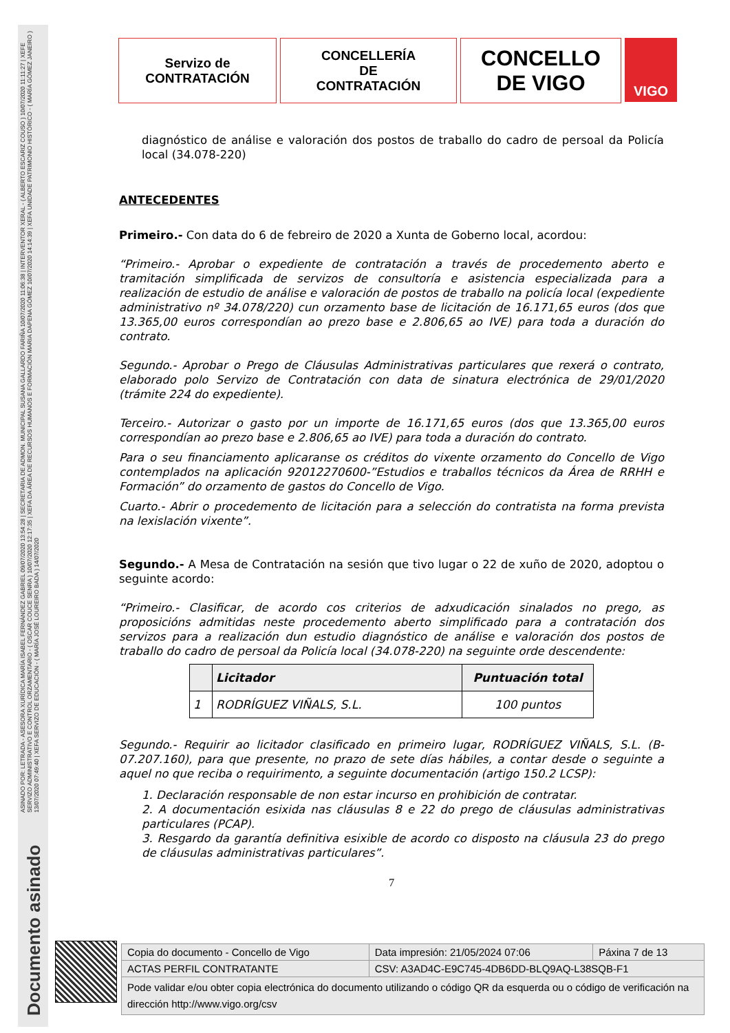ASINADO POR: LETRADA - ASESORA XURÍDICA MARÍA ISABEL FERNÁNDEZ GABRIEL 09/07/2020 13:54:28 | SECRETARIA DE ADMON. MUNICIPAL SUSANA GALLARDO FARIÑA 10/07/2020 11:06:38 | INTERVENTOR XERAL - ( ALBERTO ESCARIZ COUSO ) 10/07/2020 11:11:27 | XEFE SERVIZO ADMINISTRATIVO E CONTROL ORZAMENTARIO - ( OSCAR COUCE SENRA ) 10/07/2020 12:17:35 | XEFA DA ÁREA DE RECURSOS HUMANOS E FORMACIÓN MARIA DAPENA GÓMEZ 10/07/2020 14:14:39 | XEFA UNIDADE PATRIMONIO HISTÓRICO - ( MARÍA GÓMEZ JANEIRO ) 13/07/2020 07:49:40 | XEFA SERVIZO DE EDUCACIÓN - ( MARÍA JOSÉ LOUREIRO BADA ) 14/07/2020
Documento asinado
Servizo de
CONTRATACIÓN
CONCELLERÍA
DE
CONTRATACIÓN
CONCELLO
DE VIGO
VIGO
diagnóstico de análise e valoración dos postos de traballo do cadro de persoal da Policía local (34.078-220)
ANTECEDENTES
Primeiro.- Con data do 6 de febreiro de 2020 a Xunta de Goberno local, acordou:
“Primeiro.- Aprobar o expediente de contratación a través de procedemento aberto e tramitación simplificada de servizos de consultoría e asistencia especializada para a realización de estudio de análise e valoración de postos de traballo na policía local (expediente administrativo nº 34.078/220) cun orzamento base de licitación de 16.171,65 euros (dos que 13.365,00 euros correspondían ao prezo base e 2.806,65 ao IVE) para toda a duración do contrato.
Segundo.- Aprobar o Prego de Cláusulas Administrativas particulares que rexerá o contrato, elaborado polo Servizo de Contratación con data de sinatura electrónica de 29/01/2020 (trámite 224 do expediente).
Terceiro.- Autorizar o gasto por un importe de 16.171,65 euros (dos que 13.365,00 euros correspondían ao prezo base e 2.806,65 ao IVE) para toda a duración do contrato.
Para o seu financiamento aplicaranse os créditos do vixente orzamento do Concello de Vigo contemplados na aplicación 92012270600-”Estudios e traballos técnicos da Área de RRHH e Formación” do orzamento de gastos do Concello de Vigo.
Cuarto.- Abrir o procedemento de licitación para a selección do contratista na forma prevista na lexislación vixente”.
Segundo.- A Mesa de Contratación na sesión que tivo lugar o 22 de xuño de 2020, adoptou o seguinte acordo:
“Primeiro.- Clasificar, de acordo cos criterios de adxudicación sinalados no prego, as proposicións admitidas neste procedemento aberto simplificado para a contratación dos servizos para a realización dun estudio diagnóstico de análise e valoración dos postos de traballo do cadro de persoal da Policía local (34.078-220) na seguinte orde descendente:
| | Licitador | Puntuación total |
| --- | --- | --- |
| 1 | RODRÍGUEZ VIÑALS, S.L. | 100 puntos |
Segundo.- Requirir ao licitador clasificado en primeiro lugar, RODRÍGUEZ VIÑALS, S.L. (B-07.207.160), para que presente, no prazo de sete días hábiles, a contar desde o seguinte a aquel no que reciba o requirimento, a seguinte documentación (artigo 150.2 LCSP):
1. Declaración responsable de non estar incurso en prohibición de contratar.
2. A documentación esixida nas cláusulas 8 e 22 do prego de cláusulas administrativas particulares (PCAP).
3. Resgardo da garantía definitiva esixible de acordo co disposto na cláusula 23 do prego de cláusulas administrativas particulares”.
7
| Copia do documento - Concello de Vigo | Data impresión: 21/05/2024 07:06 | Páxina 7 de 13 |
| ACTAS PERFIL CONTRATANTE | CSV: A3AD4C-E9C745-4DB6DD-BLQ9AQ-L38SQB-F1 | |
| Pode validar e/ou obter copia electrónica do documento utilizando o código QR da esquerda ou o código de verificación na dirección http://www.vigo.org/csv | | |